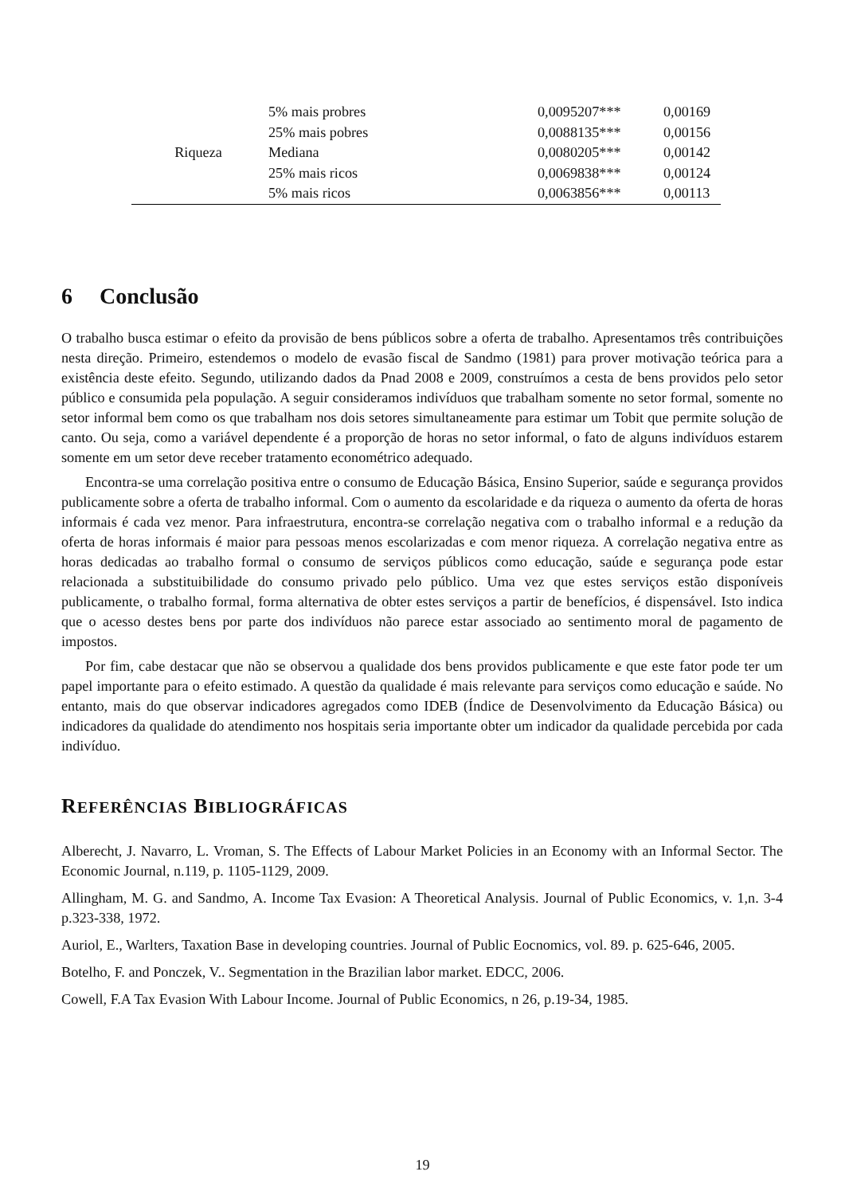| | 5% mais probres | 0,0095207*** | 0,00169 |
| | 25% mais pobres | 0,0088135*** | 0,00156 |
| Riqueza | Mediana | 0,0080205*** | 0,00142 |
| | 25% mais ricos | 0,0069838*** | 0,00124 |
| | 5% mais ricos | 0,0063856*** | 0,00113 |
6 Conclusão
O trabalho busca estimar o efeito da provisão de bens públicos sobre a oferta de trabalho. Apresentamos três contribuições nesta direção. Primeiro, estendemos o modelo de evasão fiscal de Sandmo (1981) para prover motivação teórica para a existência deste efeito. Segundo, utilizando dados da Pnad 2008 e 2009, construímos a cesta de bens providos pelo setor público e consumida pela população. A seguir consideramos indivíduos que trabalham somente no setor formal, somente no setor informal bem como os que trabalham nos dois setores simultaneamente para estimar um Tobit que permite solução de canto. Ou seja, como a variável dependente é a proporção de horas no setor informal, o fato de alguns indivíduos estarem somente em um setor deve receber tratamento econométrico adequado.
Encontra-se uma correlação positiva entre o consumo de Educação Básica, Ensino Superior, saúde e segurança providos publicamente sobre a oferta de trabalho informal. Com o aumento da escolaridade e da riqueza o aumento da oferta de horas informais é cada vez menor. Para infraestrutura, encontra-se correlação negativa com o trabalho informal e a redução da oferta de horas informais é maior para pessoas menos escolarizadas e com menor riqueza. A correlação negativa entre as horas dedicadas ao trabalho formal o consumo de serviços públicos como educação, saúde e segurança pode estar relacionada a substituibilidade do consumo privado pelo público. Uma vez que estes serviços estão disponíveis publicamente, o trabalho formal, forma alternativa de obter estes serviços a partir de benefícios, é dispensável. Isto indica que o acesso destes bens por parte dos indivíduos não parece estar associado ao sentimento moral de pagamento de impostos.
Por fim, cabe destacar que não se observou a qualidade dos bens providos publicamente e que este fator pode ter um papel importante para o efeito estimado. A questão da qualidade é mais relevante para serviços como educação e saúde. No entanto, mais do que observar indicadores agregados como IDEB (Índice de Desenvolvimento da Educação Básica) ou indicadores da qualidade do atendimento nos hospitais seria importante obter um indicador da qualidade percebida por cada indivíduo.
REFERÊNCIAS BIBLIOGRÁFICAS
Alberecht, J. Navarro, L. Vroman, S. The Effects of Labour Market Policies in an Economy with an Informal Sector. The Economic Journal, n.119, p. 1105-1129, 2009.
Allingham, M. G. and Sandmo, A. Income Tax Evasion: A Theoretical Analysis. Journal of Public Economics, v. 1,n. 3-4 p.323-338, 1972.
Auriol, E., Warlters, Taxation Base in developing countries. Journal of Public Eocnomics, vol. 89. p. 625-646, 2005.
Botelho, F. and Ponczek, V.. Segmentation in the Brazilian labor market. EDCC, 2006.
Cowell, F.A Tax Evasion With Labour Income. Journal of Public Economics, n 26, p.19-34, 1985.
19